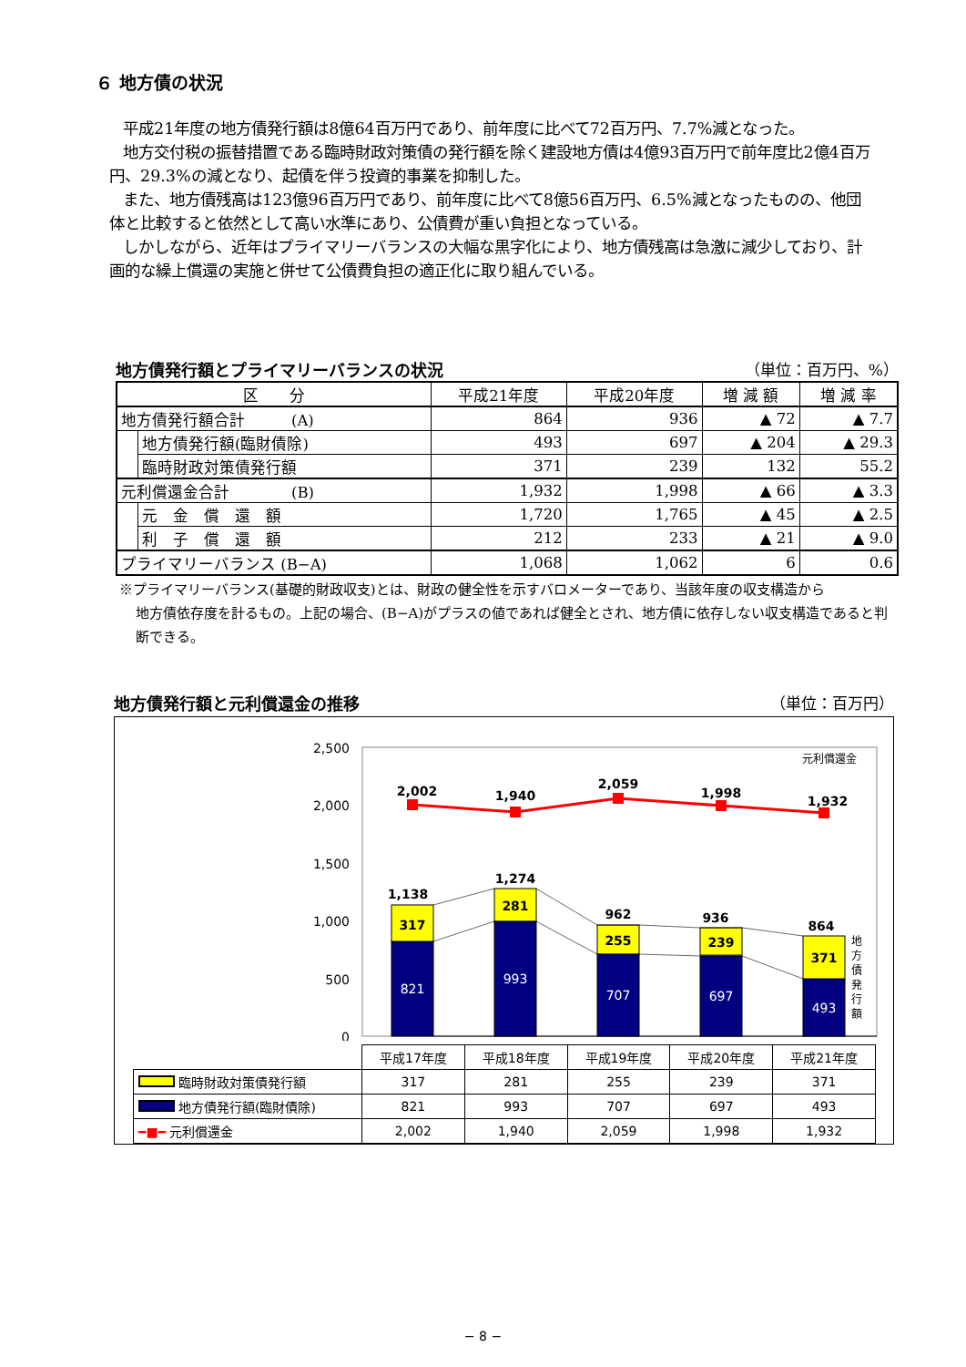６ 地方債の状況
平成21年度の地方債発行額は8億64百万円であり、前年度に比べて72百万円、7.7%減となった。
地方交付税の振替措置である臨時財政対策債の発行額を除く建設地方債は4億93百万円で前年度比2億4百万円、29.3%の減となり、起債を伴う投資的事業を抑制した。
また、地方債残高は123億96百万円であり、前年度に比べて8億56百万円、6.5%減となったものの、他団体と比較すると依然として高い水準にあり、公債費が重い負担となっている。
しかしながら、近年はプライマリーバランスの大幅な黒字化により、地方債残高は急激に減少しており、計画的な繰上償還の実施と併せて公債費負担の適正化に取り組んでいる。
地方債発行額とプライマリーバランスの状況 （単位：百万円、%）
| 区 分 | | 平成21年度 | 平成20年度 | 増 減 額 | 増 減 率 |
| --- | --- | --- | --- | --- | --- |
| 地方債発行額合計 (A) | | 864 | 936 | ▲ 72 | ▲ 7.7 |
| | 地方債発行額(臨財債除) | 493 | 697 | ▲ 204 | ▲ 29.3 |
| | 臨時財政対策債発行額 | 371 | 239 | 132 | 55.2 |
| 元利償還金合計 (B) | | 1,932 | 1,998 | ▲ 66 | ▲ 3.3 |
| | 元 金 償 還 額 | 1,720 | 1,765 | ▲ 45 | ▲ 2.5 |
| | 利 子 償 還 額 | 212 | 233 | ▲ 21 | ▲ 9.0 |
| プライマリーバランス (B−A) | | 1,068 | 1,062 | 6 | 0.6 |
※プライマリーバランス(基礎的財政収支)とは、財政の健全性を示すバロメーターであり、当該年度の収支構造から
地方債依存度を計るもの。上記の場合、(B−A)がプラスの値であれば健全とされ、地方債に依存しない収支構造であると判断できる。
地方債発行額と元利償還金の推移 （単位：百万円）
2,500
2,000
1,500
1,000
500
0
2,002
1,940
2,059
1,998
1,932
1,138
1,274
962
936
864
317
281
255
239
371
821
993
707
697
493
元利償還金
地
方
債
発
行
額
| | 平成17年度 | 平成18年度 | 平成19年度 | 平成20年度 | 平成21年度 |
| 臨時財政対策債発行額 | 317 | 281 | 255 | 239 | 371 |
| 地方債発行額(臨財債除) | 821 | 993 | 707 | 697 | 493 |
| ━■━ 元利償還金 | 2,002 | 1,940 | 2,059 | 1,998 | 1,932 |
− 8 −